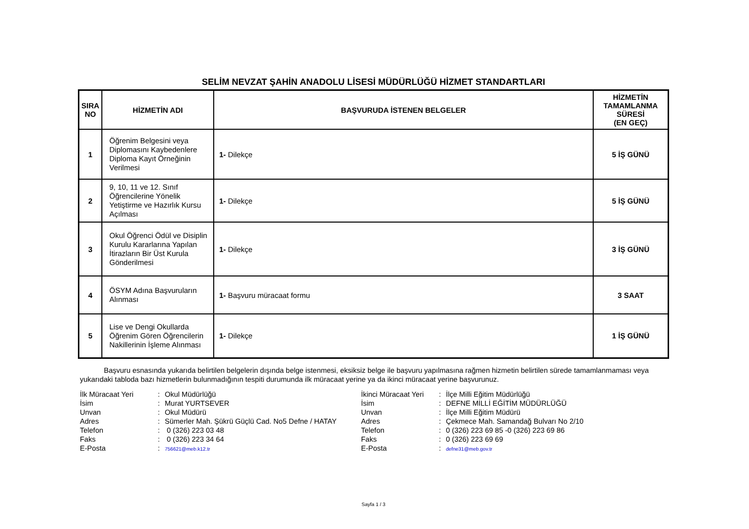SELİM NEVZAT ŞAHİN ANADOLU LİSESİ MÜDÜRLÜĞÜ HİZMET STANDARTLARI
| SIRA NO | HİZMETİN ADI | BAŞVURUDA İSTENEN BELGELER | HİZMETİN TAMAMLANMA SÜRESİ (EN GEÇ) |
| --- | --- | --- | --- |
| 1 | Öğrenim Belgesini veya Diplomasını Kaybedenlere Diploma Kayıt Örneğinin Verilmesi | 1- Dilekçe | 5 İŞ GÜNÜ |
| 2 | 9, 10, 11 ve 12. Sınıf Öğrencilerine Yönelik Yetiştirme ve Hazırlık Kursu Açılması | 1- Dilekçe | 5 İŞ GÜNÜ |
| 3 | Okul Öğrenci Ödül ve Disiplin Kurulu Kararlarına Yapılan İtirazların Bir Üst Kurula Gönderilmesi | 1- Dilekçe | 3 İŞ GÜNÜ |
| 4 | ÖSYM Adına Başvuruların Alınması | 1- Başvuru müracaat formu | 3 SAAT |
| 5 | Lise ve Dengi Okullarda Öğrenim Gören Öğrencilerin Nakillerinin İşleme Alınması | 1- Dilekçe | 1 İŞ GÜNÜ |
Başvuru esnasında yukarıda belirtilen belgelerin dışında belge istenmesi, eksiksiz belge ile başvuru yapılmasına rağmen hizmetin belirtilen sürede tamamlanmaması veya yukarıdaki tabloda bazı hizmetlerin bulunmadığının tespiti durumunda ilk müracaat yerine ya da ikinci müracaat yerine başvurunuz.
İlk Müracaat Yeri: Okul Müdürlüğü İsim: Murat YURTSEVER Unvan: Okul Müdürü Adres: Sümerler Mah. Şükrü Güçlü Cad. No5 Defne / HATAY Telefon: 0 (326) 223 03 48 Faks: 0 (326) 223 34 64 E-Posta: 756621@meb.k12.tr
İkinci Müracaat Yeri: İlçe Milli Eğitim Müdürlüğü İsim: DEFNE MİLLİ EĞİTİM MÜDÜRLÜĞÜ Unvan: İlçe Milli Eğitim Müdürü Adres: Çekmece Mah. Samandağ Bulvarı No 2/10 Telefon: 0 (326) 223 69 85 -0 (326) 223 69 86 Faks: 0 (326) 223 69 69 E-Posta: defne31@meb.gov.tr
Sayfa 1 / 3